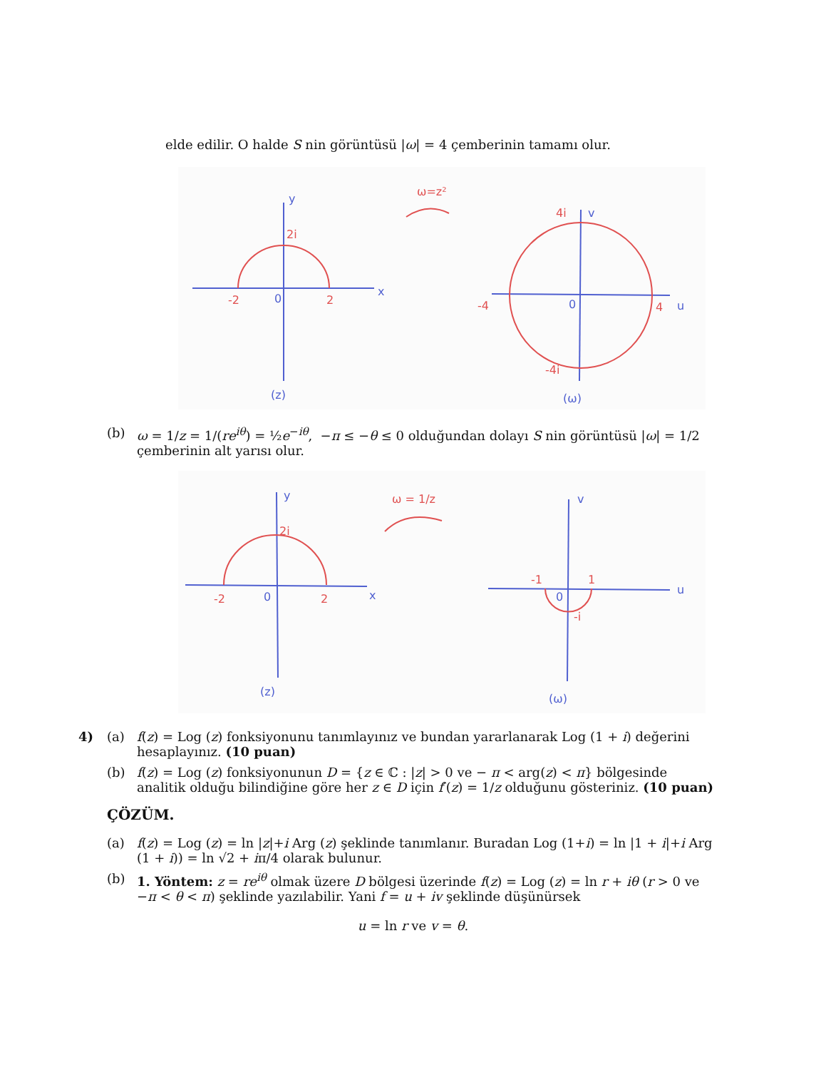elde edilir. O halde S nin görüntüsü |ω| = 4 çemberinin tamamı olur.
ω=z²
2i
-2
2
4i
-4
4
-4i
y
x
0
(z)
v
u
0
(ω)
(b) ω = 1/z = 1/(re<sup>iθ</sup>) = ½e<sup>−iθ</sup>, −π ≤ −θ ≤ 0 olduğundan dolayı S nin görüntüsü |ω| = 1/2 çemberinin alt yarısı olur.
ω = 1/z
2i
-2
2
-1
1
-i
y
x
0
(z)
v
u
0
(ω)
4) (a) f(z) = Log (z) fonksiyonunu tanımlayınız ve bundan yararlanarak Log (1 + i) değerini hesaplayınız. (10 puan)
(b) f(z) = Log (z) fonksiyonunun D = {z ∈ ℂ : |z| > 0 ve − π < arg(z) < π} bölgesinde analitik olduğu bilindiğine göre her z ∈ D için f′(z) = 1/z olduğunu gösteriniz. (10 puan)
ÇÖZÜM.
(a) f(z) = Log (z) = ln |z|+i Arg (z) şeklinde tanımlanır. Buradan Log (1+i) = ln |1 + i|+i Arg (1 + i)) = ln √2 + iπ/4 olarak bulunur.
(b) 1. Yöntem: z = re<sup>iθ</sup> olmak üzere D bölgesi üzerinde f(z) = Log (z) = ln r + iθ (r > 0 ve −π < θ < π) şeklinde yazılabilir. Yani f = u + iv şeklinde düşünürsek
u = ln r ve v = θ.